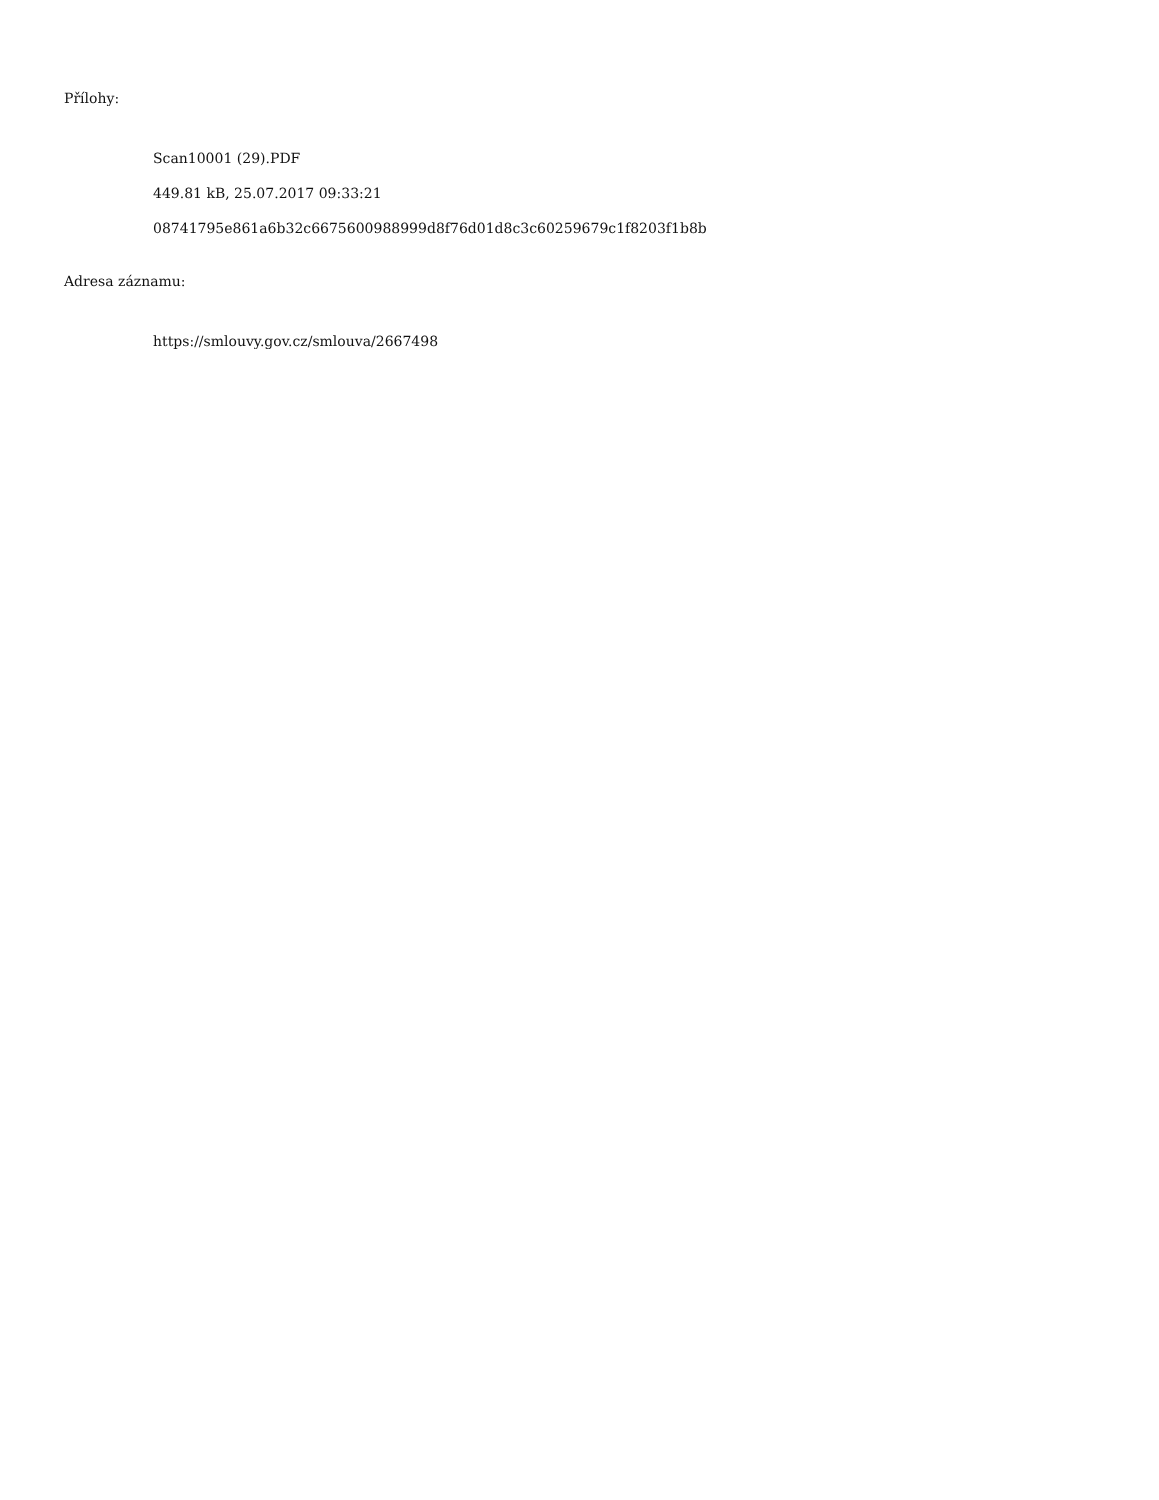Přílohy:
Scan10001 (29).PDF
449.81 kB, 25.07.2017 09:33:21
08741795e861a6b32c6675600988999d8f76d01d8c3c60259679c1f8203f1b8b
Adresa záznamu:
https://smlouvy.gov.cz/smlouva/2667498